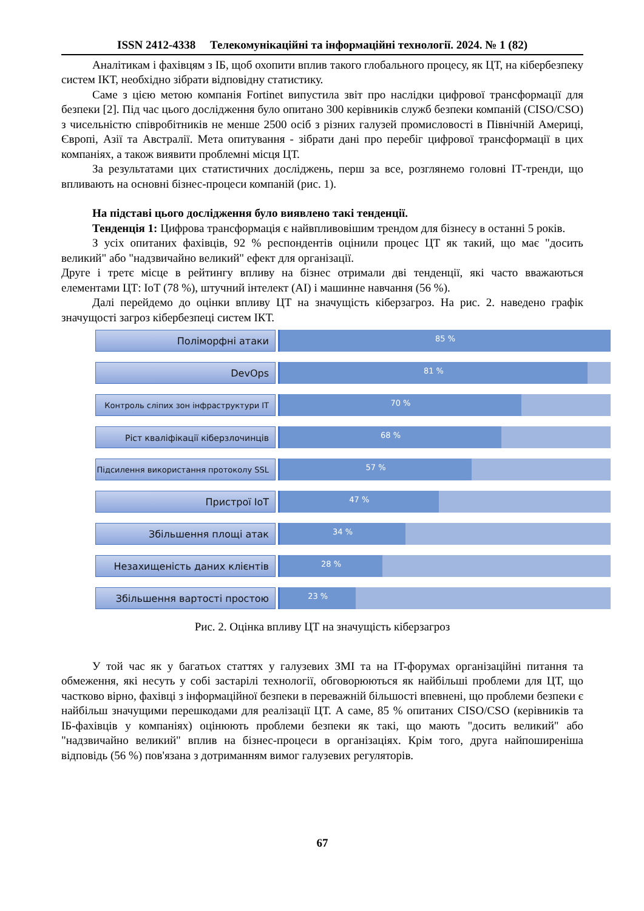ISSN 2412-4338 Телекомунікаційні та інформаційні технології. 2024. № 1 (82)
Аналітикам і фахівцям з ІБ, щоб охопити вплив такого глобального процесу, як ЦТ, на кібербезпеку систем ІКТ, необхідно зібрати відповідну статистику.
Саме з цією метою компанія Fortinet випустила звіт про наслідки цифрової трансформації для безпеки [2]. Під час цього дослідження було опитано 300 керівників служб безпеки компаній (CISO/CSO) з чисельністю співробітників не менше 2500 осіб з різних галузей промисловості в Північній Америці, Європі, Азії та Австралії. Мета опитування - зібрати дані про перебіг цифрової трансформації в цих компаніях, а також виявити проблемні місця ЦТ.
За результатами цих статистичних досліджень, перш за все, розглянемо головні ІТ-тренди, що впливають на основні бізнес-процеси компаній (рис. 1).
На підставі цього дослідження було виявлено такі тенденції.
Тенденція 1: Цифрова трансформація є найвпливовішим трендом для бізнесу в останні 5 років.
З усіх опитаних фахівців, 92 % респондентів оцінили процес ЦТ як такий, що має "досить великий" або "надзвичайно великий" ефект для організації.
Друге і третє місце в рейтингу впливу на бізнес отримали дві тенденції, які часто вважаються елементами ЦТ: IoT (78 %), штучний інтелект (AI) і машинне навчання (56 %).
Далі перейдемо до оцінки впливу ЦТ на значущість кіберзагроз. На рис. 2. наведено графік значущості загроз кібербезпеці систем ІКТ.
Поліморфні атаки
85 %
DevOps
81 %
Контроль сліпих зон інфраструктури IT
70 %
Ріст кваліфікації кіберзлочинців
68 %
Підсилення використання протоколу SSL
57 %
Пристрої IoT
47 %
Збільшення площі атак
34 %
Незахищеність даних клієнтів
28 %
Збільшення вартості простою
23 %
Рис. 2. Оцінка впливу ЦТ на значущість кіберзагроз
У той час як у багатьох статтях у галузевих ЗМІ та на IT-форумах організаційні питання та обмеження, які несуть у собі застарілі технології, обговорюються як найбільші проблеми для ЦТ, що частково вірно, фахівці з інформаційної безпеки в переважній більшості впевнені, що проблеми безпеки є найбільш значущими перешкодами для реалізації ЦТ. А саме, 85 % опитаних CISO/CSO (керівників та ІБ-фахівців у компаніях) оцінюють проблеми безпеки як такі, що мають "досить великий" або "надзвичайно великий" вплив на бізнес-процеси в організаціях. Крім того, друга найпоширеніша відповідь (56 %) пов'язана з дотриманням вимог галузевих регуляторів.
67